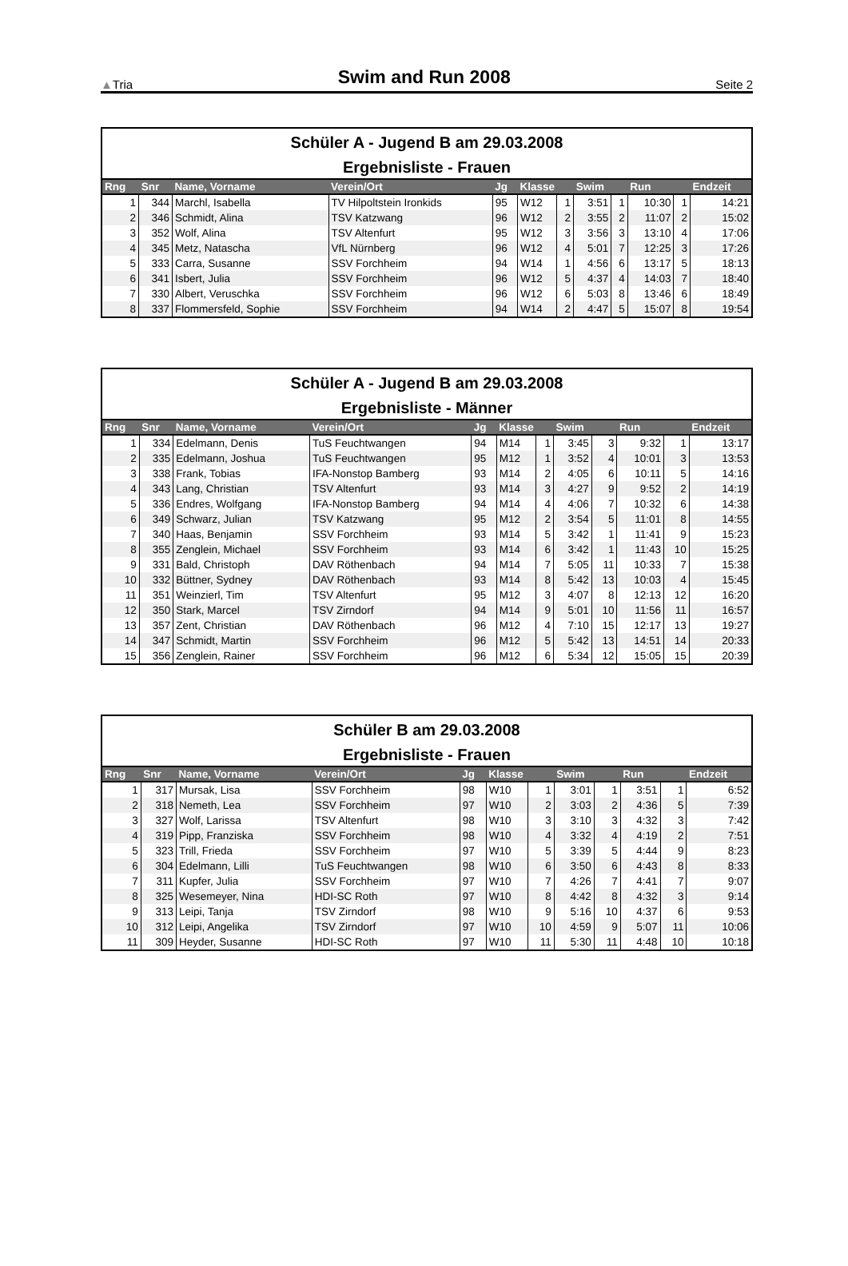▲Tria Swim and Run 2008 Seite 2
Schüler A - Jugend B am 29.03.2008
Ergebnisliste - Frauen
| Rng | Snr | Name, Vorname | Verein/Ort | Jg | Klasse | | Swim | | Run | | Endzeit |
| --- | --- | --- | --- | --- | --- | --- | --- | --- | --- | --- | --- |
| 1 | 344 | Marchl, Isabella | TV Hilpoltstein Ironkids | 95 | W12 | 1 | 3:51 | 1 | 10:30 | 1 | 14:21 |
| 2 | 346 | Schmidt, Alina | TSV Katzwang | 96 | W12 | 2 | 3:55 | 2 | 11:07 | 2 | 15:02 |
| 3 | 352 | Wolf, Alina | TSV Altenfurt | 95 | W12 | 3 | 3:56 | 3 | 13:10 | 4 | 17:06 |
| 4 | 345 | Metz, Natascha | VfL Nürnberg | 96 | W12 | 4 | 5:01 | 7 | 12:25 | 3 | 17:26 |
| 5 | 333 | Carra, Susanne | SSV Forchheim | 94 | W14 | 1 | 4:56 | 6 | 13:17 | 5 | 18:13 |
| 6 | 341 | Isbert, Julia | SSV Forchheim | 96 | W12 | 5 | 4:37 | 4 | 14:03 | 7 | 18:40 |
| 7 | 330 | Albert, Veruschka | SSV Forchheim | 96 | W12 | 6 | 5:03 | 8 | 13:46 | 6 | 18:49 |
| 8 | 337 | Flommersfeld, Sophie | SSV Forchheim | 94 | W14 | 2 | 4:47 | 5 | 15:07 | 8 | 19:54 |
Schüler A - Jugend B am 29.03.2008
Ergebnisliste - Männer
| Rng | Snr | Name, Vorname | Verein/Ort | Jg | Klasse | | Swim | | Run | | Endzeit |
| --- | --- | --- | --- | --- | --- | --- | --- | --- | --- | --- | --- |
| 1 | 334 | Edelmann, Denis | TuS Feuchtwangen | 94 | M14 | 1 | 3:45 | 3 | 9:32 | 1 | 13:17 |
| 2 | 335 | Edelmann, Joshua | TuS Feuchtwangen | 95 | M12 | 1 | 3:52 | 4 | 10:01 | 3 | 13:53 |
| 3 | 338 | Frank, Tobias | IFA-Nonstop Bamberg | 93 | M14 | 2 | 4:05 | 6 | 10:11 | 5 | 14:16 |
| 4 | 343 | Lang, Christian | TSV Altenfurt | 93 | M14 | 3 | 4:27 | 9 | 9:52 | 2 | 14:19 |
| 5 | 336 | Endres, Wolfgang | IFA-Nonstop Bamberg | 94 | M14 | 4 | 4:06 | 7 | 10:32 | 6 | 14:38 |
| 6 | 349 | Schwarz, Julian | TSV Katzwang | 95 | M12 | 2 | 3:54 | 5 | 11:01 | 8 | 14:55 |
| 7 | 340 | Haas, Benjamin | SSV Forchheim | 93 | M14 | 5 | 3:42 | 1 | 11:41 | 9 | 15:23 |
| 8 | 355 | Zenglein, Michael | SSV Forchheim | 93 | M14 | 6 | 3:42 | 1 | 11:43 | 10 | 15:25 |
| 9 | 331 | Bald, Christoph | DAV Röthenbach | 94 | M14 | 7 | 5:05 | 11 | 10:33 | 7 | 15:38 |
| 10 | 332 | Büttner, Sydney | DAV Röthenbach | 93 | M14 | 8 | 5:42 | 13 | 10:03 | 4 | 15:45 |
| 11 | 351 | Weinzierl, Tim | TSV Altenfurt | 95 | M12 | 3 | 4:07 | 8 | 12:13 | 12 | 16:20 |
| 12 | 350 | Stark, Marcel | TSV Zirndorf | 94 | M14 | 9 | 5:01 | 10 | 11:56 | 11 | 16:57 |
| 13 | 357 | Zent, Christian | DAV Röthenbach | 96 | M12 | 4 | 7:10 | 15 | 12:17 | 13 | 19:27 |
| 14 | 347 | Schmidt, Martin | SSV Forchheim | 96 | M12 | 5 | 5:42 | 13 | 14:51 | 14 | 20:33 |
| 15 | 356 | Zenglein, Rainer | SSV Forchheim | 96 | M12 | 6 | 5:34 | 12 | 15:05 | 15 | 20:39 |
Schüler B am 29.03.2008
Ergebnisliste - Frauen
| Rng | Snr | Name, Vorname | Verein/Ort | Jg | Klasse | | Swim | | Run | | Endzeit |
| --- | --- | --- | --- | --- | --- | --- | --- | --- | --- | --- | --- |
| 1 | 317 | Mursak, Lisa | SSV Forchheim | 98 | W10 | 1 | 3:01 | 1 | 3:51 | 1 | 6:52 |
| 2 | 318 | Nemeth, Lea | SSV Forchheim | 97 | W10 | 2 | 3:03 | 2 | 4:36 | 5 | 7:39 |
| 3 | 327 | Wolf, Larissa | TSV Altenfurt | 98 | W10 | 3 | 3:10 | 3 | 4:32 | 3 | 7:42 |
| 4 | 319 | Pipp, Franziska | SSV Forchheim | 98 | W10 | 4 | 3:32 | 4 | 4:19 | 2 | 7:51 |
| 5 | 323 | Trill, Frieda | SSV Forchheim | 97 | W10 | 5 | 3:39 | 5 | 4:44 | 9 | 8:23 |
| 6 | 304 | Edelmann, Lilli | TuS Feuchtwangen | 98 | W10 | 6 | 3:50 | 6 | 4:43 | 8 | 8:33 |
| 7 | 311 | Kupfer, Julia | SSV Forchheim | 97 | W10 | 7 | 4:26 | 7 | 4:41 | 7 | 9:07 |
| 8 | 325 | Wesemeyer, Nina | HDI-SC Roth | 97 | W10 | 8 | 4:42 | 8 | 4:32 | 3 | 9:14 |
| 9 | 313 | Leipi, Tanja | TSV Zirndorf | 98 | W10 | 9 | 5:16 | 10 | 4:37 | 6 | 9:53 |
| 10 | 312 | Leipi, Angelika | TSV Zirndorf | 97 | W10 | 10 | 4:59 | 9 | 5:07 | 11 | 10:06 |
| 11 | 309 | Heyder, Susanne | HDI-SC Roth | 97 | W10 | 11 | 5:30 | 11 | 4:48 | 10 | 10:18 |